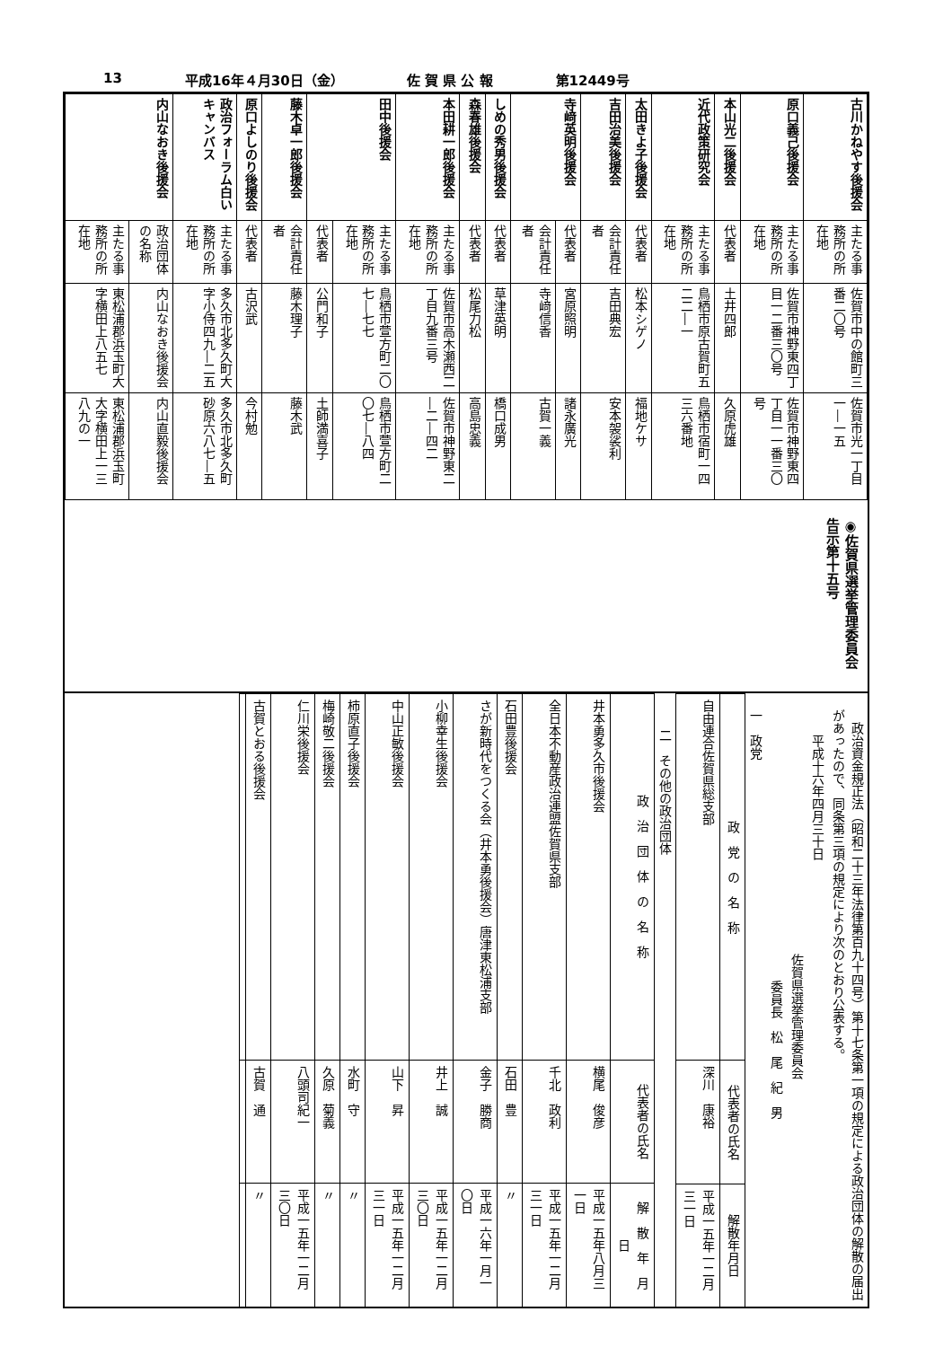13 平成16年４月30日（金） 佐 賀 県 公 報 第12449号
| 古川かねやす後援会 | 主たる事務所の所在地 | 佐賀市中の館町三番二〇号 | 佐賀市光一丁目一―一五 |
| 原口義己後援会 | 主たる事務所の所在地 | 佐賀市神野東四丁目一二番三〇号 | 佐賀市神野東四丁目一一番三〇号 |
| 本山光二後援会 | 代表者 | 土井四郎 | 久原虎雄 |
| 近代政策研究会 | 主たる事務所の所在地 | 鳥栖市原古賀町五二二―一 | 鳥栖市宿町一四三六番地 |
| 太田きよ子後援会 | 代表者 | 松本シゲノ | 福地ケサ |
| 吉田治美後援会 | 会計責任者 | 吉田典宏 | 安本袈裟利 |
| 寺﨑英明後援会 | 代表者 | 宮原照明 | 諸永廣光 |
| | 会計責任者 | 寺﨑信香 | 古賀一義 |
| しめの秀男後援会 | 代表者 | 草津英明 | 橋口成男 |
| 森春雄後援会 | 代表者 | 松尾力松 | 高島忠義 |
| 本田耕一郎後援会 | 主たる事務所の所在地 | 佐賀市高木瀬西二丁目九番三号 | 佐賀市神野東二―二―四二 |
| 田中後援会 | 主たる事務所の所在地 | 鳥栖市萱方町二〇七―七七 | 鳥栖市萱方町二〇七―八四 |
| | 代表者 | 公門和子 | 土師満喜子 |
| 藤木卓一郎後援会 | 会計責任者 | 藤木理子 | 藤木武 |
| 原口よしのり後援会 | 代表者 | 古沢武 | 今村勉 |
| 政治フォーラム白いキャンバス | 主たる事務所の所在地 | 多久市北多久町大字小侍四九―二五 | 多久市北多久町砂原六八七―五 |
| 内山なおき後援会 | 政治団体の名称 | 内山なおき後援会 | 内山直毅後援会 |
| | 主たる事務所の所在地 | 東松浦郡浜玉町大字横田上八五七 | 東松浦郡浜玉町大字横田上一三八九の一 |
◉佐賀県選挙管理委員会告示第十五号
　政治資金規正法（昭和二十三年法律第百九十四号）第十七条第一項の規定による政治団体の解散の届出があったので、同条第三項の規定により次のとおり公表する。
　　平成十六年四月三十日
佐賀県選挙管理委員会
委員長　松　尾　紀　男
一　政党
| 政 党 の 名 称 | 代表者の氏名 | 解散年月日 |
| --- | --- | --- |
| 自由連合佐賀県総支部 | 深川 康裕 | 平成一五年一二月三一日 |
二　その他の政治団体
| 政 治 団 体 の 名 称 | 代表者の氏名 | 解 散 年 月 日 |
| --- | --- | --- |
| 井本勇多久市後援会 | 横尾 俊彦 | 平成一五年八月三一日 |
| 全日本不動産政治連盟佐賀県支部 | 千北 政利 | 平成一五年一二月三一日 |
| 石田豊後援会 | 石田 豊 | 〃 |
| さが新時代をつくる会（井本勇後援会）唐津東松浦支部 | 金子 勝商 | 平成一六年一月一〇日 |
| 小柳幸生後援会 | 井上 誠 | 平成一五年一二月三〇日 |
| 中山正敏後援会 | 山下 昇 | 平成一五年一二月三一日 |
| 柿原直子後援会 | 水町 守 | 〃 |
| 梅崎敬二後援会 | 久原 菊義 | 〃 |
| 仁川栄後援会 | 八頭司紀一 | 平成一五年一二月三〇日 |
| 古賀とおる後援会 | 古賀 通 | 〃 |